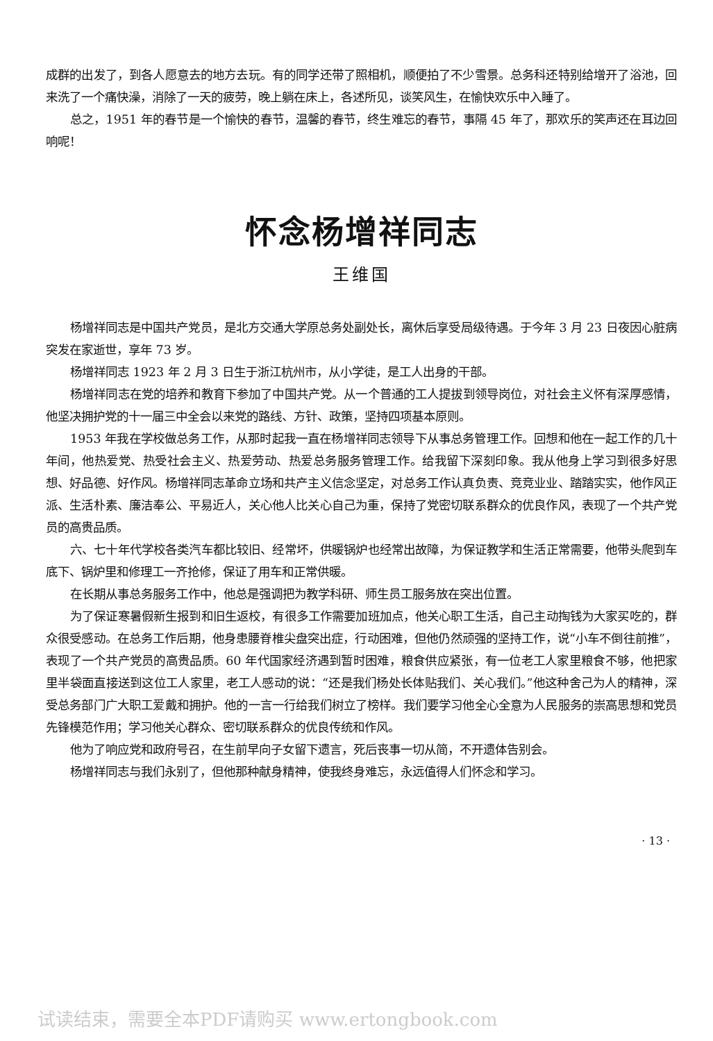成群的出发了，到各人愿意去的地方去玩。有的同学还带了照相机，顺便拍了不少雪景。总务科还特别给增开了浴池，回来洗了一个痛快澡，消除了一天的疲劳，晚上躺在床上，各述所见，谈笑风生，在愉快欢乐中入睡了。
总之，1951 年的春节是一个愉快的春节，温馨的春节，终生难忘的春节，事隔 45 年了，那欢乐的笑声还在耳边回响呢！
怀念杨增祥同志
王维国
杨增祥同志是中国共产党员，是北方交通大学原总务处副处长，离休后享受局级待遇。于今年 3 月 23 日夜因心脏病突发在家逝世，享年 73 岁。
杨增祥同志 1923 年 2 月 3 日生于浙江杭州市，从小学徒，是工人出身的干部。
杨增祥同志在党的培养和教育下参加了中国共产党。从一个普通的工人提拔到领导岗位，对社会主义怀有深厚感情，他坚决拥护党的十一届三中全会以来党的路线、方针、政策，坚持四项基本原则。
1953 年我在学校做总务工作，从那时起我一直在杨增祥同志领导下从事总务管理工作。回想和他在一起工作的几十年间，他热爱党、热受社会主义、热爱劳动、热爱总务服务管理工作。给我留下深刻印象。我从他身上学习到很多好思想、好品德、好作风。杨增祥同志革命立场和共产主义信念坚定，对总务工作认真负责、竞竞业业、踏踏实实，他作风正派、生活朴素、廉洁奉公、平易近人，关心他人比关心自己为重，保持了党密切联系群众的优良作风，表现了一个共产党员的高贵品质。
六、七十年代学校各类汽车都比较旧、经常坏，供暖锅炉也经常出故障，为保证教学和生活正常需要，他带头爬到车底下、锅炉里和修理工一齐抢修，保证了用车和正常供暖。
在长期从事总务服务工作中，他总是强调把为教学科研、师生员工服务放在突出位置。
为了保证寒暑假新生报到和旧生返校，有很多工作需要加班加点，他关心职工生活，自己主动掏钱为大家买吃的，群众很受感动。在总务工作后期，他身患腰脊椎尖盘突出症，行动困难，但他仍然顽强的坚持工作，说“小车不倒往前推”，表现了一个共产党员的高贵品质。60 年代国家经济遇到暂时困难，粮食供应紧张，有一位老工人家里粮食不够，他把家里半袋面直接送到这位工人家里，老工人感动的说：“还是我们杨处长体贴我们、关心我们。”他这种舍己为人的精神，深受总务部门广大职工爱戴和拥护。他的一言一行给我们树立了榜样。我们要学习他全心全意为人民服务的崇高思想和党员先锋模范作用；学习他关心群众、密切联系群众的优良传统和作风。
他为了响应党和政府号召，在生前早向子女留下遗言，死后丧事一切从简，不开遗体告别会。
杨增祥同志与我们永别了，但他那种献身精神，使我终身难忘，永远值得人们怀念和学习。
· 13 ·
试读结束，需要全本PDF请购买 www.ertongbook.com